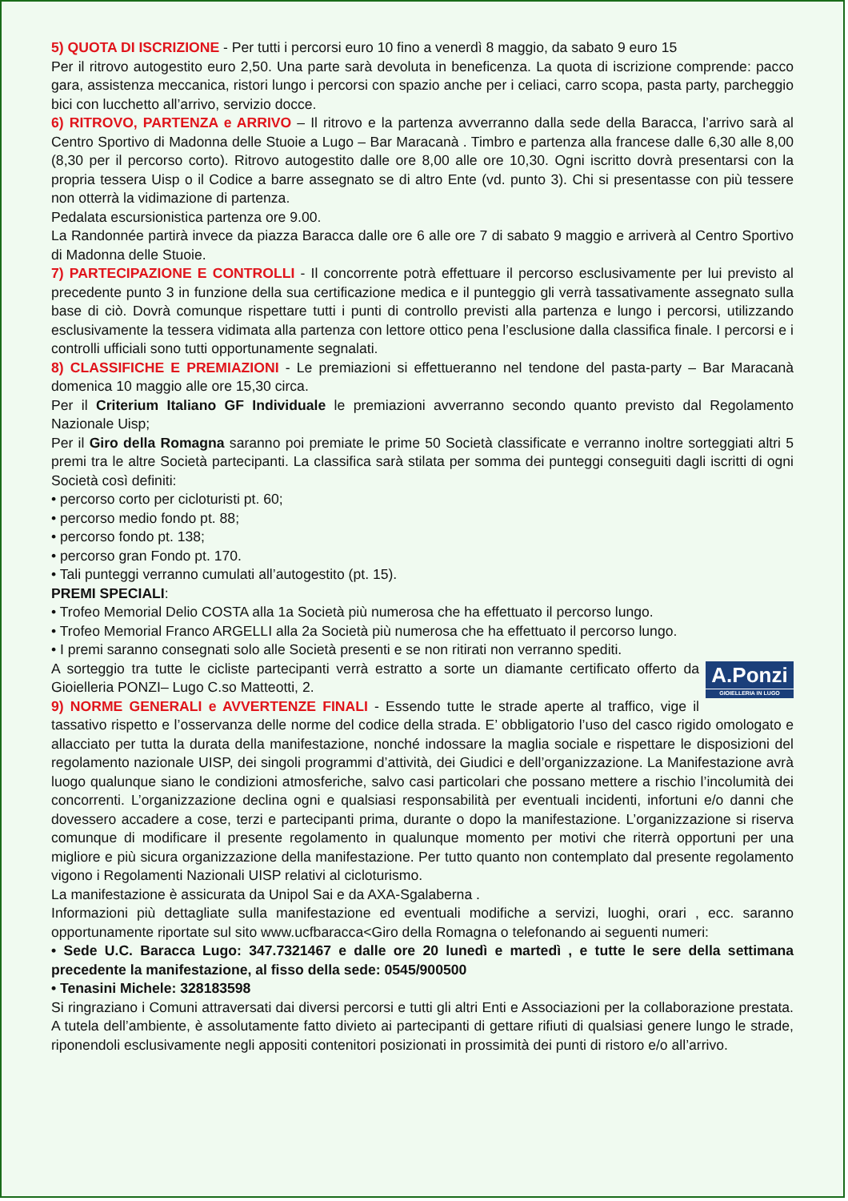5) QUOTA DI ISCRIZIONE - Per tutti i percorsi euro 10 fino a venerdì 8 maggio, da sabato 9 euro 15
Per il ritrovo autogestito euro 2,50. Una parte sarà devoluta in beneficenza. La quota di iscrizione comprende: pacco gara, assistenza meccanica, ristori lungo i percorsi con spazio anche per i celiaci, carro scopa, pasta party, parcheggio bici con lucchetto all’arrivo, servizio docce.
6) RITROVO, PARTENZA e ARRIVO – Il ritrovo e la partenza avverranno dalla sede della Baracca, l’arrivo sarà al Centro Sportivo di Madonna delle Stuoie a Lugo – Bar Maracanà . Timbro e partenza alla francese dalle 6,30 alle 8,00 (8,30 per il percorso corto). Ritrovo autogestito dalle ore 8,00 alle ore 10,30. Ogni iscritto dovrà presentarsi con la propria tessera Uisp o il Codice a barre assegnato se di altro Ente (vd. punto 3). Chi si presentasse con più tessere non otterrà la vidimazione di partenza.
Pedalata escursionistica partenza ore 9.00.
La Randonnée partirà invece da piazza Baracca dalle ore 6 alle ore 7 di sabato 9 maggio e arriverà al Centro Sportivo di Madonna delle Stuoie.
7) PARTECIPAZIONE E CONTROLLI - Il concorrente potrà effettuare il percorso esclusivamente per lui previsto al precedente punto 3 in funzione della sua certificazione medica e il punteggio gli verrà tassativamente assegnato sulla base di ciò. Dovrà comunque rispettare tutti i punti di controllo previsti alla partenza e lungo i percorsi, utilizzando esclusivamente la tessera vidimata alla partenza con lettore ottico pena l’esclusione dalla classifica finale. I percorsi e i controlli ufficiali sono tutti opportunamente segnalati.
8) CLASSIFICHE E PREMIAZIONI - Le premiazioni si effettueranno nel tendone del pasta-party – Bar Maracanà domenica 10 maggio alle ore 15,30 circa.
Per il Criterium Italiano GF Individuale le premiazioni avverranno secondo quanto previsto dal Regolamento Nazionale Uisp;
Per il Giro della Romagna saranno poi premiate le prime 50 Società classificate e verranno inoltre sorteggiati altri 5 premi tra le altre Società partecipanti. La classifica sarà stilata per somma dei punteggi conseguiti dagli iscritti di ogni Società così definiti:
• percorso corto per cicloturisti pt. 60;
• percorso medio fondo pt. 88;
• percorso fondo pt. 138;
• percorso gran Fondo pt. 170.
• Tali punteggi verranno cumulati all’autogestito (pt. 15).
PREMI SPECIALI:
• Trofeo Memorial Delio COSTA alla 1a Società più numerosa che ha effettuato il percorso lungo.
• Trofeo Memorial Franco ARGELLI alla 2a Società più numerosa che ha effettuato il percorso lungo.
• I premi saranno consegnati solo alle Società presenti e se non ritirati non verranno spediti.
A.Ponzi
GIOIELLERIA IN LUGO
A sorteggio tra tutte le cicliste partecipanti verrà estratto a sorte un diamante certificato offerto da Gioielleria PONZI– Lugo C.so Matteotti, 2.
9) NORME GENERALI e AVVERTENZE FINALI - Essendo tutte le strade aperte al traffico, vige il tassativo rispetto e l’osservanza delle norme del codice della strada. E’ obbligatorio l’uso del casco rigido omologato e allacciato per tutta la durata della manifestazione, nonché indossare la maglia sociale e rispettare le disposizioni del regolamento nazionale UISP, dei singoli programmi d’attività, dei Giudici e dell’organizzazione. La Manifestazione avrà luogo qualunque siano le condizioni atmosferiche, salvo casi particolari che possano mettere a rischio l’incolumità dei concorrenti. L’organizzazione declina ogni e qualsiasi responsabilità per eventuali incidenti, infortuni e/o danni che dovessero accadere a cose, terzi e partecipanti prima, durante o dopo la manifestazione. L’organizzazione si riserva comunque di modificare il presente regolamento in qualunque momento per motivi che riterrà opportuni per una migliore e più sicura organizzazione della manifestazione. Per tutto quanto non contemplato dal presente regolamento vigono i Regolamenti Nazionali UISP relativi al cicloturismo.
La manifestazione è assicurata da Unipol Sai e da AXA-Sgalaberna .
Informazioni più dettagliate sulla manifestazione ed eventuali modifiche a servizi, luoghi, orari , ecc. saranno opportunamente riportate sul sito www.ucfbaracca<Giro della Romagna o telefonando ai seguenti numeri:
• Sede U.C. Baracca Lugo: 347.7321467 e dalle ore 20 lunedì e martedì , e tutte le sere della settimana precedente la manifestazione, al fisso della sede: 0545/900500
• Tenasini Michele: 328183598
Si ringraziano i Comuni attraversati dai diversi percorsi e tutti gli altri Enti e Associazioni per la collaborazione prestata. A tutela dell’ambiente, è assolutamente fatto divieto ai partecipanti di gettare rifiuti di qualsiasi genere lungo le strade, riponendoli esclusivamente negli appositi contenitori posizionati in prossimità dei punti di ristoro e/o all’arrivo.